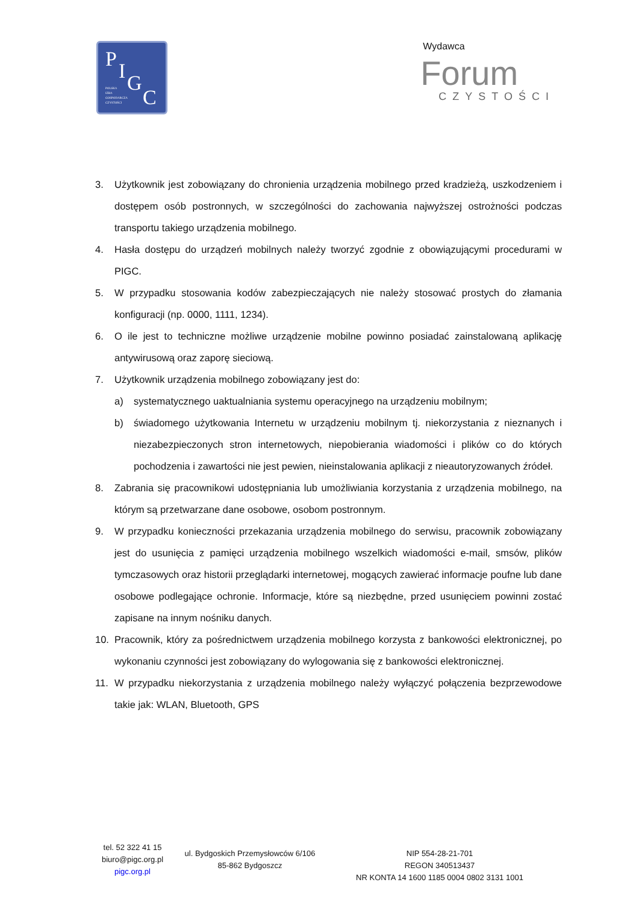P I G
C
POLSKA
IZBA
GOSPODARCZA
CZYSTOŚCI
Wydawca
Forum
CZYSTOŚCI
3. Użytkownik jest zobowiązany do chronienia urządzenia mobilnego przed kradzieżą, uszkodzeniem i dostępem osób postronnych, w szczególności do zachowania najwyższej ostrożności podczas transportu takiego urządzenia mobilnego.
4. Hasła dostępu do urządzeń mobilnych należy tworzyć zgodnie z obowiązującymi procedurami w PIGC.
5. W przypadku stosowania kodów zabezpieczających nie należy stosować prostych do złamania konfiguracji (np. 0000, 1111, 1234).
6. O ile jest to techniczne możliwe urządzenie mobilne powinno posiadać zainstalowaną aplikację antywirusową oraz zaporę sieciową.
7. Użytkownik urządzenia mobilnego zobowiązany jest do:
a) systematycznego uaktualniania systemu operacyjnego na urządzeniu mobilnym;
b) świadomego użytkowania Internetu w urządzeniu mobilnym tj. niekorzystania z nieznanych i niezabezpieczonych stron internetowych, niepobierania wiadomości i plików co do których pochodzenia i zawartości nie jest pewien, nieinstalowania aplikacji z nieautoryzowanych źródeł.
8. Zabrania się pracownikowi udostępniania lub umożliwiania korzystania z urządzenia mobilnego, na którym są przetwarzane dane osobowe, osobom postronnym.
9. W przypadku konieczności przekazania urządzenia mobilnego do serwisu, pracownik zobowiązany jest do usunięcia z pamięci urządzenia mobilnego wszelkich wiadomości e-mail, smsów, plików tymczasowych oraz historii przeglądarki internetowej, mogących zawierać informacje poufne lub dane osobowe podlegające ochronie. Informacje, które są niezbędne, przed usunięciem powinni zostać zapisane na innym nośniku danych.
10. Pracownik, który za pośrednictwem urządzenia mobilnego korzysta z bankowości elektronicznej, po wykonaniu czynności jest zobowiązany do wylogowania się z bankowości elektronicznej.
11. W przypadku niekorzystania z urządzenia mobilnego należy wyłączyć połączenia bezprzewodowe takie jak: WLAN, Bluetooth, GPS
tel. 52 322 41 15
biuro@pigc.org.pl
pigc.org.pl
ul. Bydgoskich Przemysłowców 6/106
85-862 Bydgoszcz
NIP 554-28-21-701
REGON 340513437
NR KONTA 14 1600 1185 0004 0802 3131 1001